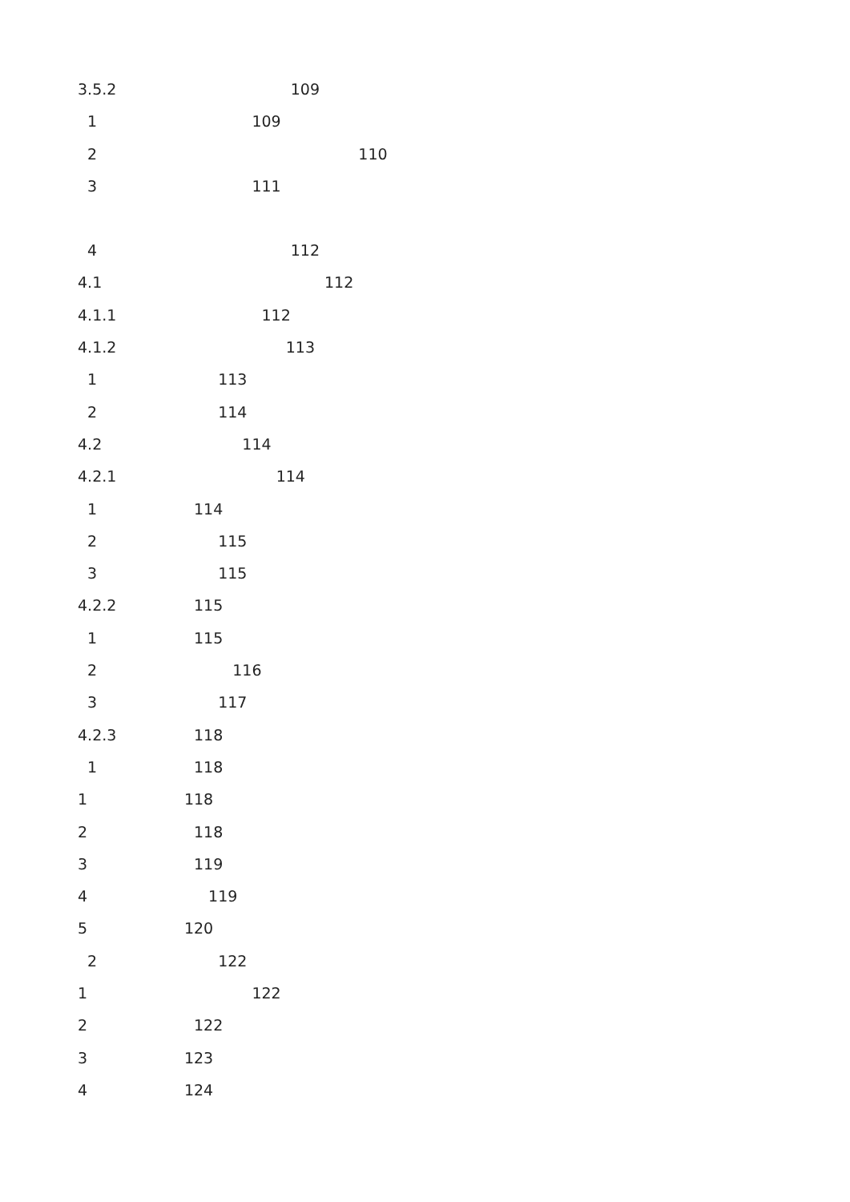3.5.2 109
1 109
2 110
3 111
4 112
4.1 112
4.1.1 112
4.1.2 113
1 113
2 114
4.2 114
4.2.1 114
1 114
2 115
3 115
4.2.2 115
1 115
2 116
3 117
4.2.3 118
1 118
1 118
2 118
3 119
4 119
5 120
2 122
1 122
2 122
3 123
4 124